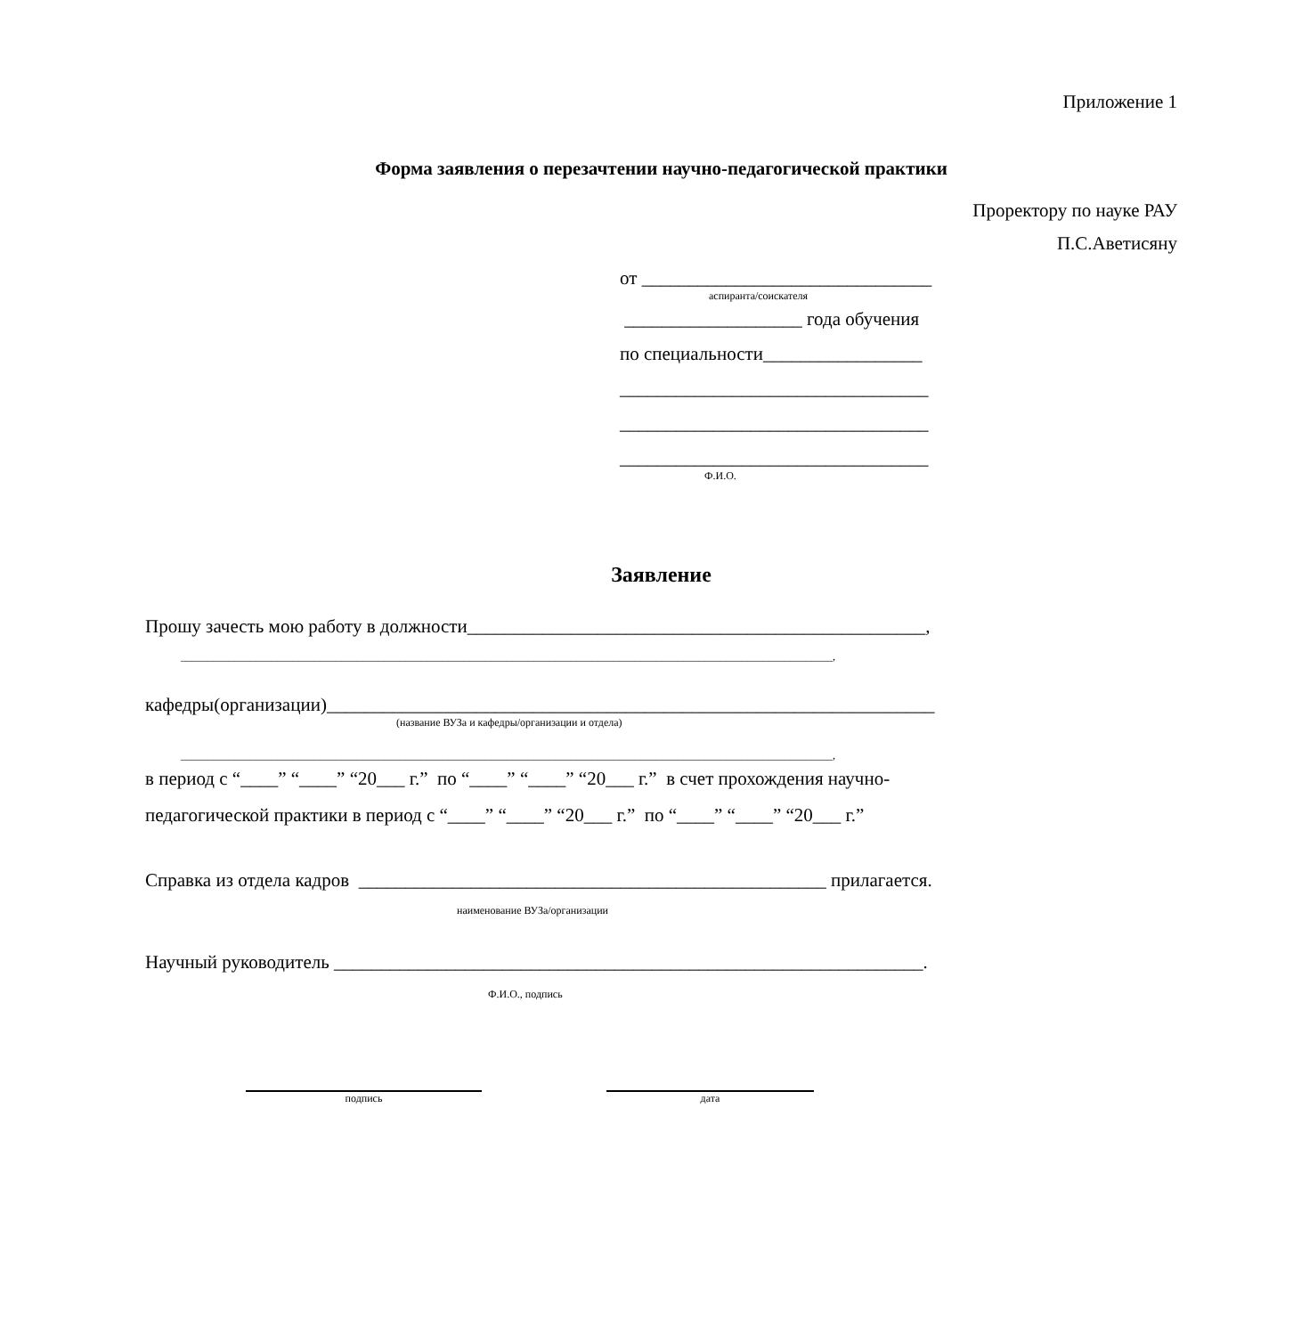Приложение 1
Форма заявления о перезачтении научно-педагогической практики
Проректору по науке РАУ
П.С.Аветисяну
от _______________________________
аспиранта/соискателя
___________________ года обучения
по специальности_________________
_________________________________
_________________________________
_________________________________
Ф.И.О.
Заявление
Прошу зачесть мою работу в должности_________________________________________________,
__________________________________________________________________________________________________________________________,
кафедры(организации)_________________________________________________________________
(название ВУЗа и кафедры/организации и отдела)
__________________________________________________________________________________________________________________________,
в период с “____” “____” “20___ г.” по “____” “____” “20___ г.” в счет прохождения научно-
педагогической практики в период с “____” “____” “20___ г.” по “____” “____” “20___ г.”
Справка из отдела кадров __________________________________________________ прилагается.
наименование ВУЗа/организации
Научный руководитель _______________________________________________________________.
Ф.И.О., подпись
подпись
дата